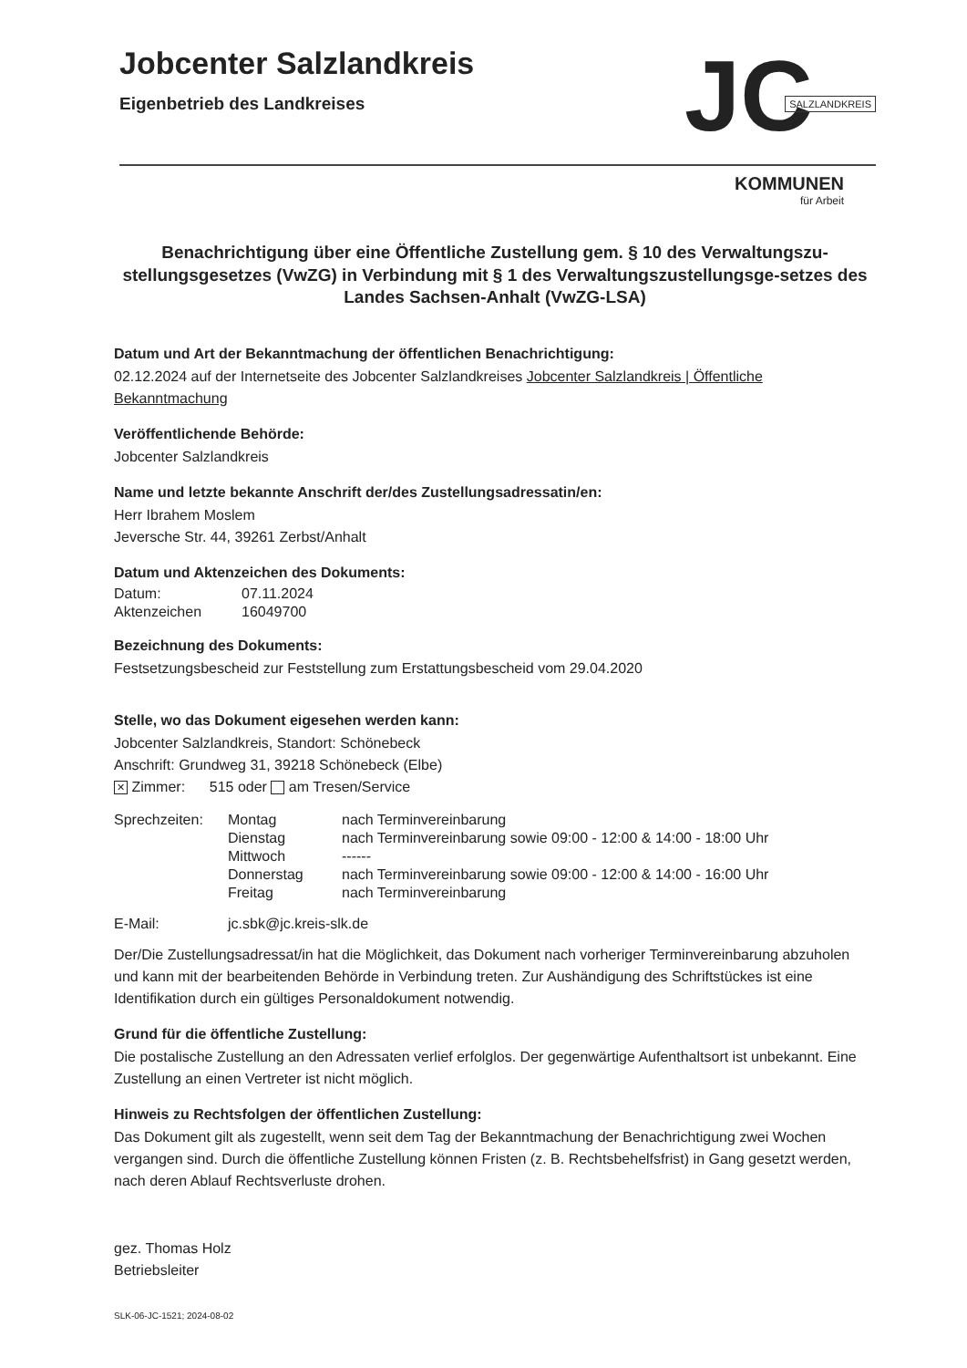Jobcenter Salzlandkreis
Eigenbetrieb des Landkreises
JC SALZLANDKREIS
KOMMUNEN
für Arbeit
Benachrichtigung über eine Öffentliche Zustellung gem. § 10 des Verwaltungszu-stellungsgesetzes (VwZG) in Verbindung mit § 1 des Verwaltungszustellungsge-setzes des Landes Sachsen-Anhalt (VwZG-LSA)
Datum und Art der Bekanntmachung der öffentlichen Benachrichtigung:
02.12.2024 auf der Internetseite des Jobcenter Salzlandkreises Jobcenter Salzlandkreis | Öffentliche Bekanntmachung
Veröffentlichende Behörde:
Jobcenter Salzlandkreis
Name und letzte bekannte Anschrift der/des Zustellungsadressatin/en:
Herr Ibrahem Moslem
Jeversche Str. 44, 39261 Zerbst/Anhalt
Datum und Aktenzeichen des Dokuments:
| Datum: | 07.11.2024 |
| Aktenzeichen | 16049700 |
Bezeichnung des Dokuments:
Festsetzungsbescheid zur Feststellung zum Erstattungsbescheid vom 29.04.2020
Stelle, wo das Dokument eigesehen werden kann:
Jobcenter Salzlandkreis, Standort: Schönebeck
Anschrift: Grundweg 31, 39218 Schönebeck (Elbe)
✕ Zimmer: 515 oder am Tresen/Service
| Sprechzeiten: | Montag | nach Terminvereinbarung |
| | Dienstag | nach Terminvereinbarung sowie 09:00 - 12:00 & 14:00 - 18:00 Uhr |
| | Mittwoch | ------ |
| | Donnerstag | nach Terminvereinbarung sowie 09:00 - 12:00 & 14:00 - 16:00 Uhr |
| | Freitag | nach Terminvereinbarung |
| E-Mail: | jc.sbk@jc.kreis-slk.de |
Der/Die Zustellungsadressat/in hat die Möglichkeit, das Dokument nach vorheriger Terminvereinbarung abzuholen und kann mit der bearbeitenden Behörde in Verbindung treten. Zur Aushändigung des Schriftstückes ist eine Identifikation durch ein gültiges Personaldokument notwendig.
Grund für die öffentliche Zustellung:
Die postalische Zustellung an den Adressaten verlief erfolglos. Der gegenwärtige Aufenthaltsort ist unbekannt. Eine Zustellung an einen Vertreter ist nicht möglich.
Hinweis zu Rechtsfolgen der öffentlichen Zustellung:
Das Dokument gilt als zugestellt, wenn seit dem Tag der Bekanntmachung der Benachrichtigung zwei Wochen vergangen sind. Durch die öffentliche Zustellung können Fristen (z. B. Rechtsbehelfsfrist) in Gang gesetzt werden, nach deren Ablauf Rechtsverluste drohen.
gez. Thomas Holz
Betriebsleiter
SLK-06-JC-1521; 2024-08-02